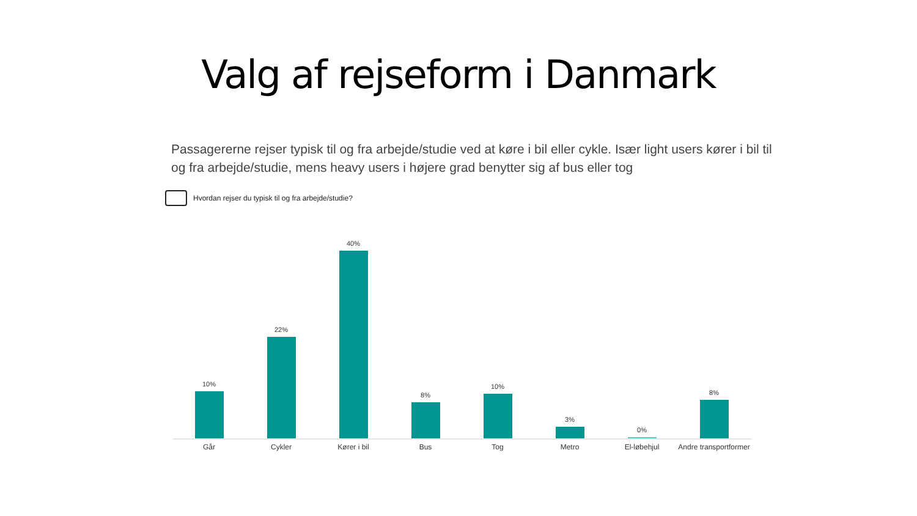Valg af rejseform i Danmark
Passagererne rejser typisk til og fra arbejde/studie ved at køre i bil eller cykle. Især light users kører i bil til og fra arbejde/studie, mens heavy users i højere grad benytter sig af bus eller tog
Hvordan rejser du typisk til og fra arbejde/studie?
10%
22%
40%
8%
10%
3%
0%
8%
Går Cykler Kører i bil Bus Tog Metro El-løbehjul Andre transportformer